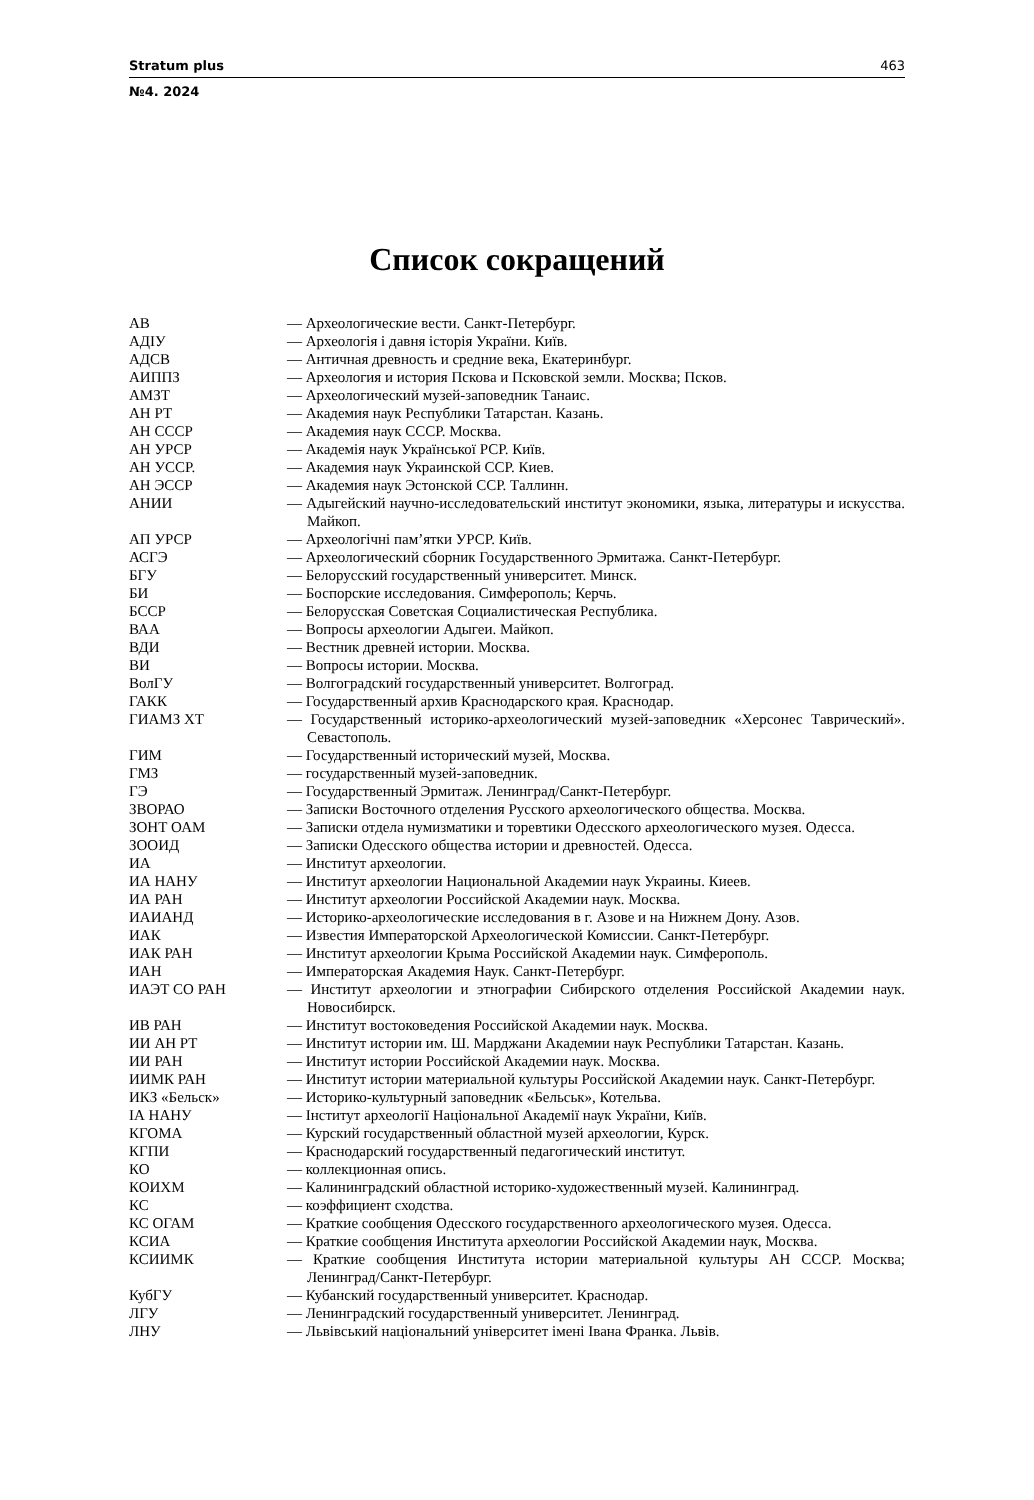Stratum plus 463
№4. 2024
Список сокращений
| АВ | — Археологические вести. Санкт-Петербург. |
| АДІУ | — Археологія і давня історія України. Київ. |
| АДСВ | — Античная древность и средние века, Екатеринбург. |
| АИППЗ | — Археология и история Пскова и Псковской земли. Москва; Псков. |
| АМЗТ | — Археологический музей-заповедник Танаис. |
| АН РТ | — Академия наук Республики Татарстан. Казань. |
| АН СССР | — Академия наук СССР. Москва. |
| АН УРСР | — Академія наук Української РСР. Київ. |
| АН УССР. | — Академия наук Украинской ССР. Киев. |
| АН ЭССР | — Академия наук Эстонской ССР. Таллинн. |
| АНИИ | — Адыгейский научно-исследовательский институт экономики, языка, литературы и искусства. Майкоп. |
| АП УРСР | — Археологічні пам’ятки УРСР. Київ. |
| АСГЭ | — Археологический сборник Государственного Эрмитажа. Санкт-Петербург. |
| БГУ | — Белорусский государственный университет. Минск. |
| БИ | — Боспорские исследования. Симферополь; Керчь. |
| БССР | — Белорусская Советская Социалистическая Республика. |
| ВАА | — Вопросы археологии Адыгеи. Майкоп. |
| ВДИ | — Вестник древней истории. Москва. |
| ВИ | — Вопросы истории. Москва. |
| ВолГУ | — Волгоградский государственный университет. Волгоград. |
| ГАКК | — Государственный архив Краснодарского края. Краснодар. |
| ГИАМЗ ХТ | — Государственный историко-археологический музей-заповедник «Херсонес Таврический». Севастополь. |
| ГИМ | — Государственный исторический музей, Москва. |
| ГМЗ | — государственный музей-заповедник. |
| ГЭ | — Государственный Эрмитаж. Ленинград/Санкт-Петербург. |
| ЗВОРАО | — Записки Восточного отделения Русского археологического общества. Москва. |
| ЗОНТ ОАМ | — Записки отдела нумизматики и торевтики Одесского археологического музея. Одесса. |
| ЗООИД | — Записки Одесского общества истории и древностей. Одесса. |
| ИА | — Институт археологии. |
| ИА НАНУ | — Институт археологии Национальной Академии наук Украины. Киеев. |
| ИА РАН | — Институт археологии Российской Академии наук. Москва. |
| ИАИАНД | — Историко-археологические исследования в г. Азове и на Нижнем Дону. Азов. |
| ИАК | — Известия Императорской Археологической Комиссии. Санкт-Петербург. |
| ИАК РАН | — Институт археологии Крыма Российской Академии наук. Симферополь. |
| ИАН | — Императорская Академия Наук. Санкт-Петербург. |
| ИАЭТ СО РАН | — Институт археологии и этнографии Сибирского отделения Российской Академии наук. Новосибирск. |
| ИВ РАН | — Институт востоковедения Российской Академии наук. Москва. |
| ИИ АН РТ | — Институт истории им. Ш. Марджани Академии наук Республики Татарстан. Казань. |
| ИИ РАН | — Институт истории Российской Академии наук. Москва. |
| ИИМК РАН | — Институт истории материальной культуры Российской Академии наук. Санкт-Петербург. |
| ИКЗ «Бельск» | — Историко-культурный заповедник «Бельськ», Котельва. |
| ІА НАНУ | — Інститут археології Національної Академії наук України, Київ. |
| КГОМА | — Курский государственный областной музей археологии, Курск. |
| КГПИ | — Краснодарский государственный педагогический институт. |
| КО | — коллекционная опись. |
| КОИХМ | — Калининградский областной историко-художественный музей. Калининград. |
| КС | — коэффициент сходства. |
| КС ОГАМ | — Краткие сообщения Одесского государственного археологического музея. Одесса. |
| КСИА | — Краткие сообщения Института археологии Российской Академии наук, Москва. |
| КСИИМК | — Краткие сообщения Института истории материальной культуры АН СССР. Москва; Ленинград/Санкт-Петербург. |
| КубГУ | — Кубанский государственный университет. Краснодар. |
| ЛГУ | — Ленинградский государственный университет. Ленинград. |
| ЛНУ | — Львівський національний університет імені Івана Франка. Львів. |